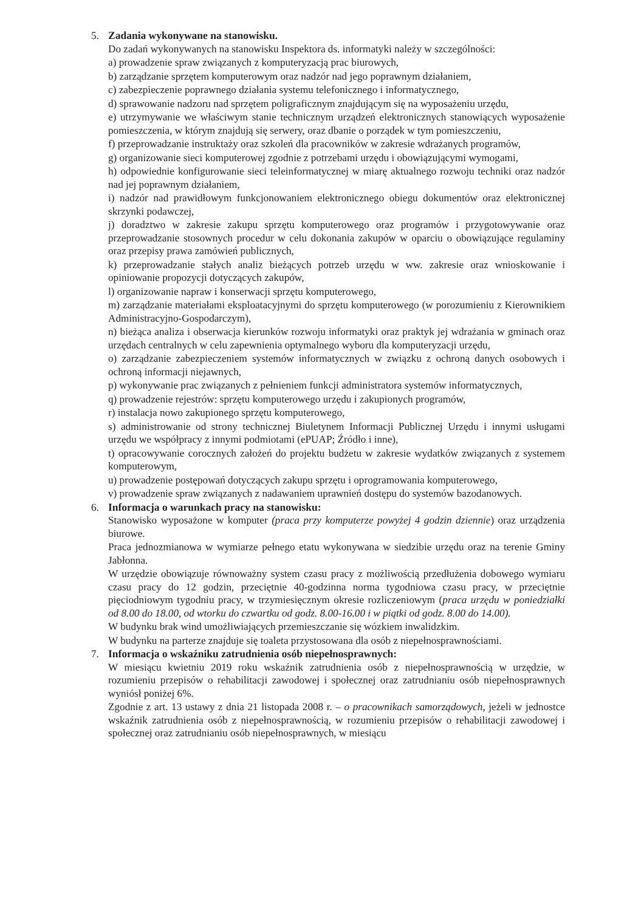5. Zadania wykonywane na stanowisku.
Do zadań wykonywanych na stanowisku Inspektora ds. informatyki należy w szczególności:
a) prowadzenie spraw związanych z komputeryzacją prac biurowych,
b) zarządzanie sprzętem komputerowym oraz nadzór nad jego poprawnym działaniem,
c) zabezpieczenie poprawnego działania systemu telefonicznego i informatycznego,
d) sprawowanie nadzoru nad sprzętem poligraficznym znajdującym się na wyposażeniu urzędu,
e) utrzymywanie we właściwym stanie technicznym urządzeń elektronicznych stanowiących wyposażenie pomieszczenia, w którym znajdują się serwery, oraz dbanie o porządek w tym pomieszczeniu,
f) przeprowadzanie instruktaży oraz szkoleń dla pracowników w zakresie wdrażanych programów,
g) organizowanie sieci komputerowej zgodnie z potrzebami urzędu i obowiązującymi wymogami,
h) odpowiednie konfigurowanie sieci teleinformatycznej w miarę aktualnego rozwoju techniki oraz nadzór nad jej poprawnym działaniem,
i) nadzór nad prawidłowym funkcjonowaniem elektronicznego obiegu dokumentów oraz elektronicznej skrzynki podawczej,
j) doradztwo w zakresie zakupu sprzętu komputerowego oraz programów i przygotowywanie oraz przeprowadzanie stosownych procedur w celu dokonania zakupów w oparciu o obowiązujące regulaminy oraz przepisy prawa zamówień publicznych,
k) przeprowadzanie stałych analiz bieżących potrzeb urzędu w ww. zakresie oraz wnioskowanie i opiniowanie propozycji dotyczących zakupów,
l) organizowanie napraw i konserwacji sprzętu komputerowego,
m) zarządzanie materiałami eksploatacyjnymi do sprzętu komputerowego (w porozumieniu z Kierownikiem Administracyjno-Gospodarczym),
n) bieżąca analiza i obserwacja kierunków rozwoju informatyki oraz praktyk jej wdrażania w gminach oraz urzędach centralnych w celu zapewnienia optymalnego wyboru dla komputeryzacji urzędu,
o) zarządzanie zabezpieczeniem systemów informatycznych w związku z ochroną danych osobowych i ochroną informacji niejawnych,
p) wykonywanie prac związanych z pełnieniem funkcji administratora systemów informatycznych,
q) prowadzenie rejestrów: sprzętu komputerowego urzędu i zakupionych programów,
r) instalacja nowo zakupionego sprzętu komputerowego,
s) administrowanie od strony technicznej Biuletynem Informacji Publicznej Urzędu i innymi usługami urzędu we współpracy z innymi podmiotami (ePUAP; Źródło i inne),
t) opracowywanie corocznych założeń do projektu budżetu w zakresie wydatków związanych z systemem komputerowym,
u) prowadzenie postępowań dotyczących zakupu sprzętu i oprogramowania komputerowego,
v) prowadzenie spraw związanych z nadawaniem uprawnień dostępu do systemów bazodanowych.
6. Informacja o warunkach pracy na stanowisku:
Stanowisko wyposażone w komputer (praca przy komputerze powyżej 4 godzin dziennie) oraz urządzenia biurowe.
Praca jednozmianowa w wymiarze pełnego etatu wykonywana w siedzibie urzędu oraz na terenie Gminy Jabłonna.
W urzędzie obowiązuje równoważny system czasu pracy z możliwością przedłużenia dobowego wymiaru czasu pracy do 12 godzin, przeciętnie 40-godzinna norma tygodniowa czasu pracy, w przeciętnie pięciodniowym tygodniu pracy, w trzymiesięcznym okresie rozliczeniowym (praca urzędu w poniedziałki od 8.00 do 18.00, od wtorku do czwartku od godz. 8.00-16.00 i w piątki od godz. 8.00 do 14.00).
W budynku brak wind umożliwiających przemieszczanie się wózkiem inwalidzkim.
W budynku na parterze znajduje się toaleta przystosowana dla osób z niepełnosprawnościami.
7. Informacja o wskaźniku zatrudnienia osób niepełnosprawnych:
W miesiącu kwietniu 2019 roku wskaźnik zatrudnienia osób z niepełnosprawnością w urzędzie, w rozumieniu przepisów o rehabilitacji zawodowej i społecznej oraz zatrudnianiu osób niepełnosprawnych wyniósł poniżej 6%.
Zgodnie z art. 13 ustawy z dnia 21 listopada 2008 r. – o pracownikach samorządowych, jeżeli w jednostce wskaźnik zatrudnienia osób z niepełnosprawnością, w rozumieniu przepisów o rehabilitacji zawodowej i społecznej oraz zatrudnianiu osób niepełnosprawnych, w miesiącu